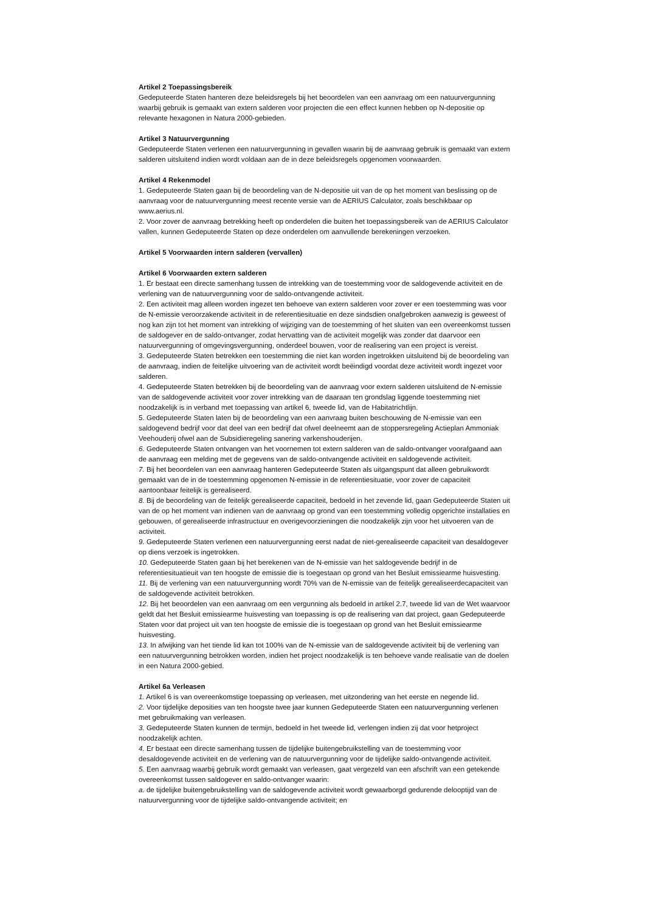Artikel 2 Toepassingsbereik
Gedeputeerde Staten hanteren deze beleidsregels bij het beoordelen van een aanvraag om een natuurvergunning waarbij gebruik is gemaakt van extern salderen voor projecten die een effect kunnen hebben op N-depositie op relevante hexagonen in Natura 2000-gebieden.
Artikel 3 Natuurvergunning
Gedeputeerde Staten verlenen een natuurvergunning in gevallen waarin bij de aanvraag gebruik is gemaakt van extern salderen uitsluitend indien wordt voldaan aan de in deze beleidsregels opgenomen voorwaarden.
Artikel 4 Rekenmodel
1. Gedeputeerde Staten gaan bij de beoordeling van de N-depositie uit van de op het moment van beslissing op de aanvraag voor de natuurvergunning meest recente versie van de AERIUS Calculator, zoals beschikbaar op www.aerius.nl.
2. Voor zover de aanvraag betrekking heeft op onderdelen die buiten het toepassingsbereik van de AERIUS Calculator vallen, kunnen Gedeputeerde Staten op deze onderdelen om aanvullende berekeningen verzoeken.
Artikel 5 Voorwaarden intern salderen (vervallen)
Artikel 6 Voorwaarden extern salderen
1. Er bestaat een directe samenhang tussen de intrekking van de toestemming voor de saldogevende activiteit en de verlening van de natuurvergunning voor de saldo-ontvangende activiteit.
2. Een activiteit mag alleen worden ingezet ten behoeve van extern salderen voor zover er een toestemming was voor de N-emissie veroorzakende activiteit in de referentiesituatie en deze sindsdien onafgebroken aanwezig is geweest of nog kan zijn tot het moment van intrekking of wijziging van de toestemming of het sluiten van een overeenkomst tussen de saldogever en de saldo-ontvanger, zodat hervatting van de activiteit mogelijk was zonder dat daarvoor een natuurvergunning of omgevingsvergunning, onderdeel bouwen, voor de realisering van een project is vereist.
3. Gedeputeerde Staten betrekken een toestemming die niet kan worden ingetrokken uitsluitend bij de beoordeling van de aanvraag, indien de feitelijke uitvoering van de activiteit wordt beëindigd voordat deze activiteit wordt ingezet voor salderen.
4. Gedeputeerde Staten betrekken bij de beoordeling van de aanvraag voor extern salderen uitsluitend de N-emissie van de saldogevende activiteit voor zover intrekking van de daaraan ten grondslag liggende toestemming niet noodzakelijk is in verband met toepassing van artikel 6, tweede lid, van de Habitatrichtlijn.
5. Gedeputeerde Staten laten bij de beoordeling van een aanvraag buiten beschouwing de N-emissie van een saldogevend bedrijf voor dat deel van een bedrijf dat ofwel deelneemt aan de stoppersregeling Actieplan Ammoniak Veehouderij ofwel aan de Subsidieregeling sanering varkenshouderijen.
6. Gedeputeerde Staten ontvangen van het voornemen tot extern salderen van de saldo-ontvanger voorafgaand aan de aanvraag een melding met de gegevens van de saldo-ontvangende activiteit en saldogevende activiteit.
7. Bij het beoordelen van een aanvraag hanteren Gedeputeerde Staten als uitgangspunt dat alleen gebruikwordt gemaakt van de in de toestemming opgenomen N-emissie in de referentiesituatie, voor zover de capaciteit aantoonbaar feitelijk is gerealiseerd.
8. Bij de beoordeling van de feitelijk gerealiseerde capaciteit, bedoeld in het zevende lid, gaan Gedeputeerde Staten uit van de op het moment van indienen van de aanvraag op grond van een toestemming volledig opgerichte installaties en gebouwen, of gerealiseerde infrastructuur en overigevoorzieningen die noodzakelijk zijn voor het uitvoeren van de activiteit.
9. Gedeputeerde Staten verlenen een natuurvergunning eerst nadat de niet-gerealiseerde capaciteit van desaldogever op diens verzoek is ingetrokken.
10. Gedeputeerde Staten gaan bij het berekenen van de N-emissie van het saldogevende bedrijf in de referentiesituatieuit van ten hoogste de emissie die is toegestaan op grond van het Besluit emissiearme huisvesting.
11. Bij de verlening van een natuurvergunning wordt 70% van de N-emissie van de feitelijk gerealiseerdecapaciteit van de saldogevende activiteit betrokken.
12. Bij het beoordelen van een aanvraag om een vergunning als bedoeld in artikel 2.7, tweede lid van de Wet waarvoor geldt dat het Besluit emissiearme huisvesting van toepassing is op de realisering van dat project, gaan Gedeputeerde Staten voor dat project uit van ten hoogste de emissie die is toegestaan op grond van het Besluit emissiearme huisvesting.
13. In afwijking van het tiende lid kan tot 100% van de N-emissie van de saldogevende activiteit bij de verlening van een natuurvergunning betrokken worden, indien het project noodzakelijk is ten behoeve vande realisatie van de doelen in een Natura 2000-gebied.
Artikel 6a Verleasen
1. Artikel 6 is van overeenkomstige toepassing op verleasen, met uitzondering van het eerste en negende lid.
2. Voor tijdelijke deposities van ten hoogste twee jaar kunnen Gedeputeerde Staten een natuurvergunning verlenen met gebruikmaking van verleasen.
3. Gedeputeerde Staten kunnen de termijn, bedoeld in het tweede lid, verlengen indien zij dat voor hetproject noodzakelijk achten.
4. Er bestaat een directe samenhang tussen de tijdelijke buitengebruikstelling van de toestemming voor desaldogevende activiteit en de verlening van de natuurvergunning voor de tijdelijke saldo-ontvangende activiteit.
5. Een aanvraag waarbij gebruik wordt gemaakt van verleasen, gaat vergezeld van een afschrift van een getekende overeenkomst tussen saldogever en saldo-ontvanger waarin:
a. de tijdelijke buitengebruikstelling van de saldogevende activiteit wordt gewaarborgd gedurende delooptijd van de natuurvergunning voor de tijdelijke saldo-ontvangende activiteit; en